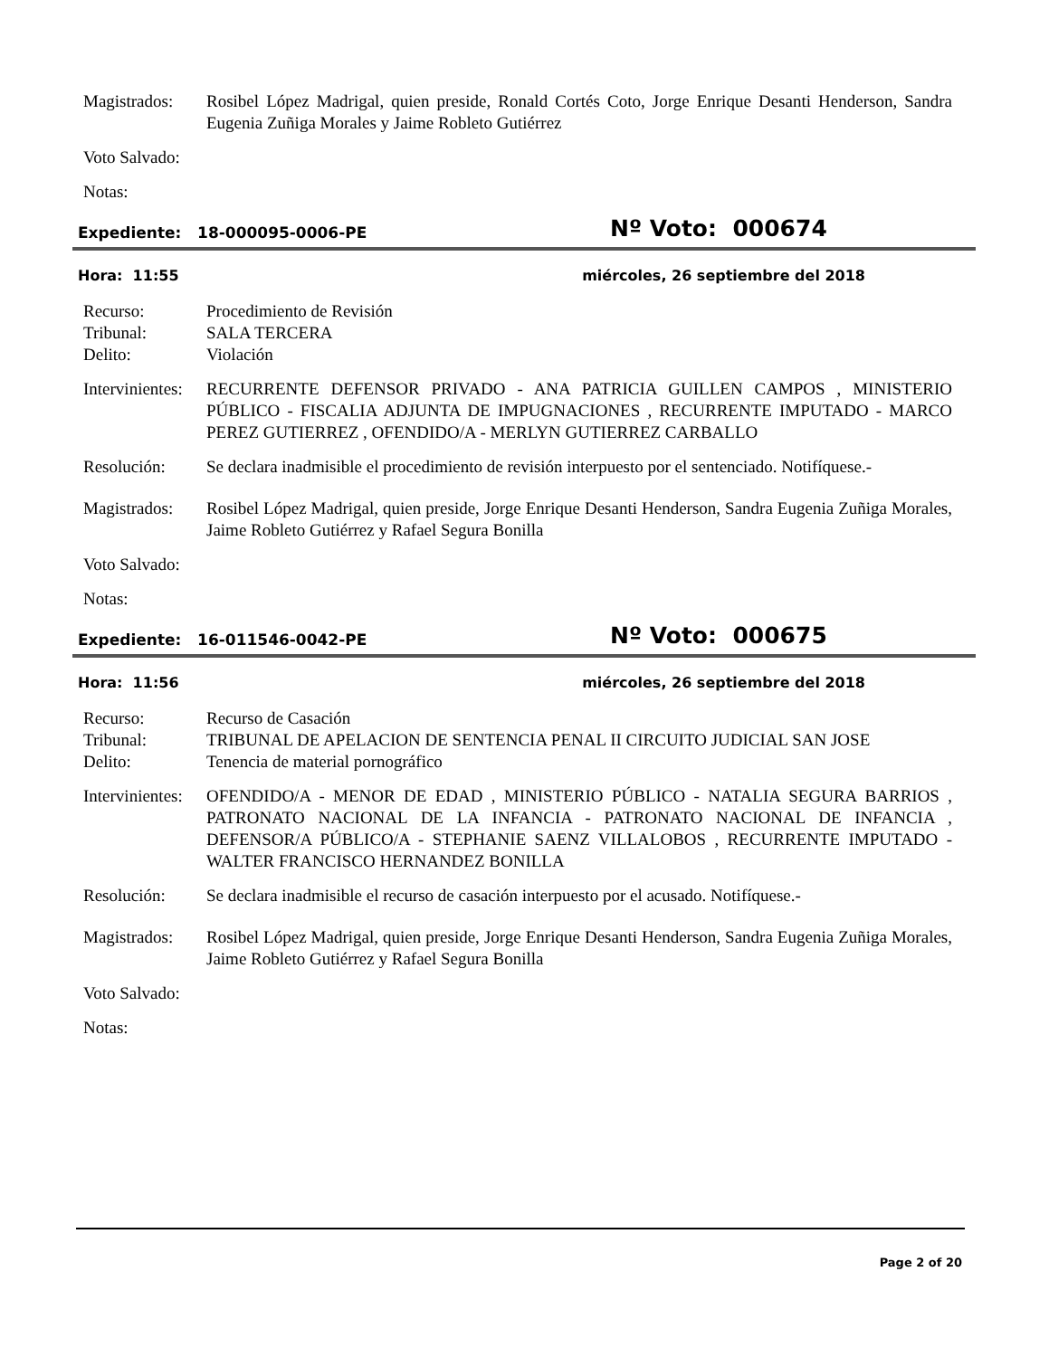Magistrados:
Rosibel López Madrigal, quien preside, Ronald Cortés Coto, Jorge Enrique Desanti Henderson, Sandra Eugenia Zuñiga Morales y Jaime Robleto Gutiérrez
Voto Salvado:
Notas:
Expediente: 18-000095-0006-PE
Nº Voto: 000674
Hora: 11:55 miércoles, 26 septiembre del 2018
Recurso: Procedimiento de Revisión
Tribunal: SALA TERCERA
Delito: Violación
Intervinientes:
RECURRENTE DEFENSOR PRIVADO - ANA PATRICIA GUILLEN CAMPOS , MINISTERIO PÚBLICO - FISCALIA ADJUNTA DE IMPUGNACIONES , RECURRENTE IMPUTADO - MARCO PEREZ GUTIERREZ , OFENDIDO/A - MERLYN GUTIERREZ CARBALLO
Resolución: Se declara inadmisible el procedimiento de revisión interpuesto por el sentenciado. Notifíquese.-
Magistrados:
Rosibel López Madrigal, quien preside, Jorge Enrique Desanti Henderson, Sandra Eugenia Zuñiga Morales, Jaime Robleto Gutiérrez y Rafael Segura Bonilla
Voto Salvado:
Notas:
Expediente: 16-011546-0042-PE
Nº Voto: 000675
Hora: 11:56 miércoles, 26 septiembre del 2018
Recurso: Recurso de Casación
Tribunal: TRIBUNAL DE APELACION DE SENTENCIA PENAL II CIRCUITO JUDICIAL SAN JOSE
Delito: Tenencia de material pornográfico
Intervinientes:
OFENDIDO/A - MENOR DE EDAD , MINISTERIO PÚBLICO - NATALIA SEGURA BARRIOS , PATRONATO NACIONAL DE LA INFANCIA - PATRONATO NACIONAL DE INFANCIA , DEFENSOR/A PÚBLICO/A - STEPHANIE SAENZ VILLALOBOS , RECURRENTE IMPUTADO - WALTER FRANCISCO HERNANDEZ BONILLA
Resolución: Se declara inadmisible el recurso de casación interpuesto por el acusado. Notifíquese.-
Magistrados:
Rosibel López Madrigal, quien preside, Jorge Enrique Desanti Henderson, Sandra Eugenia Zuñiga Morales, Jaime Robleto Gutiérrez y Rafael Segura Bonilla
Voto Salvado:
Notas:
Page 2 of 20